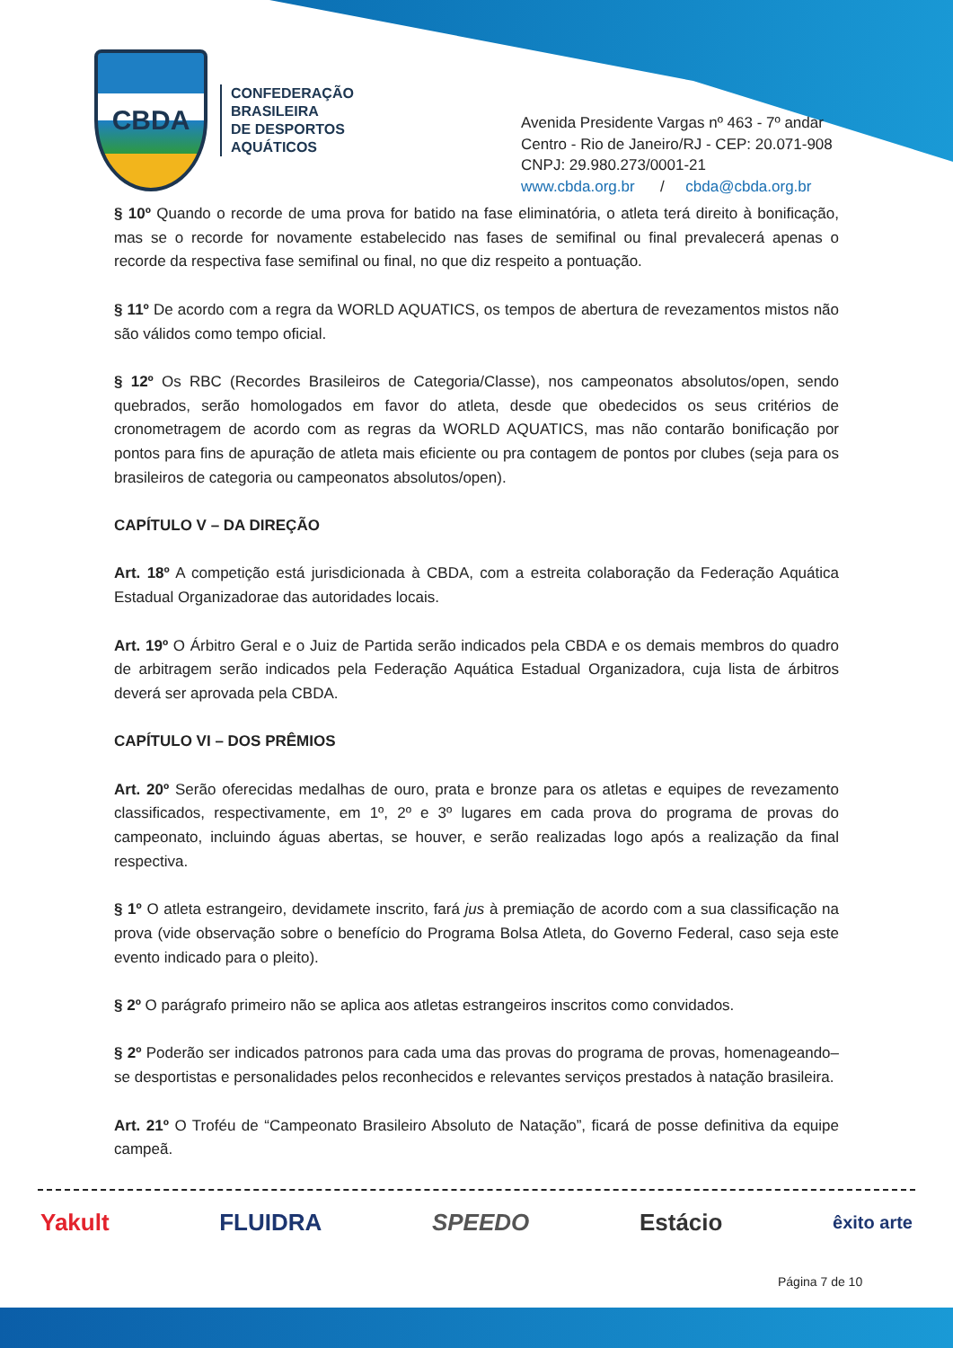CBDA
CONFEDERAÇÃO
BRASILEIRA
DE DESPORTOS
AQUÁTICOS
Avenida Presidente Vargas nº 463 - 7º andar
Centro - Rio de Janeiro/RJ - CEP: 20.071-908
CNPJ: 29.980.273/0001-21
www.cbda.org.br / cbda@cbda.org.br
§ 10º Quando o recorde de uma prova for batido na fase eliminatória, o atleta terá direito à bonificação, mas se o recorde for novamente estabelecido nas fases de semifinal ou final prevalecerá apenas o recorde da respectiva fase semifinal ou final, no que diz respeito a pontuação.
§ 11º De acordo com a regra da WORLD AQUATICS, os tempos de abertura de revezamentos mistos não são válidos como tempo oficial.
§ 12º Os RBC (Recordes Brasileiros de Categoria/Classe), nos campeonatos absolutos/open, sendo quebrados, serão homologados em favor do atleta, desde que obedecidos os seus critérios de cronometragem de acordo com as regras da WORLD AQUATICS, mas não contarão bonificação por pontos para fins de apuração de atleta mais eficiente ou pra contagem de pontos por clubes (seja para os brasileiros de categoria ou campeonatos absolutos/open).
CAPÍTULO V – DA DIREÇÃO
Art. 18º A competição está jurisdicionada à CBDA, com a estreita colaboração da Federação Aquática Estadual Organizadorae das autoridades locais.
Art. 19º O Árbitro Geral e o Juiz de Partida serão indicados pela CBDA e os demais membros do quadro de arbitragem serão indicados pela Federação Aquática Estadual Organizadora, cuja lista de árbitros deverá ser aprovada pela CBDA.
CAPÍTULO VI – DOS PRÊMIOS
Art. 20º Serão oferecidas medalhas de ouro, prata e bronze para os atletas e equipes de revezamento classificados, respectivamente, em 1º, 2º e 3º lugares em cada prova do programa de provas do campeonato, incluindo águas abertas, se houver, e serão realizadas logo após a realização da final respectiva.
§ 1º O atleta estrangeiro, devidamete inscrito, fará jus à premiação de acordo com a sua classificação na prova (vide observação sobre o benefício do Programa Bolsa Atleta, do Governo Federal, caso seja este evento indicado para o pleito).
§ 2º O parágrafo primeiro não se aplica aos atletas estrangeiros inscritos como convidados.
§ 2º Poderão ser indicados patronos para cada uma das provas do programa de provas, homenageando–se desportistas e personalidades pelos reconhecidos e relevantes serviços prestados à natação brasileira.
Art. 21º O Troféu de “Campeonato Brasileiro Absoluto de Natação”, ficará de posse definitiva da equipe campeã.
Yakult FLUIDRA SPEEDO Estácio êxito arte
Página 7 de 10